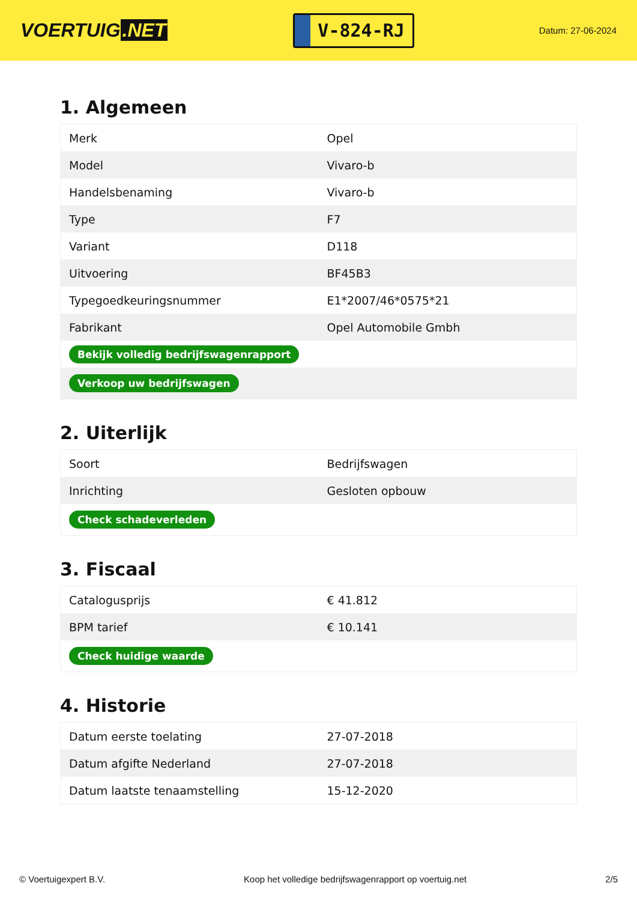VOERTUIG.NET
V-824-RJ
Datum: 27-06-2024
1. Algemeen
| Merk | Opel |
| Model | Vivaro-b |
| Handelsbenaming | Vivaro-b |
| Type | F7 |
| Variant | D118 |
| Uitvoering | BF45B3 |
| Typegoedkeuringsnummer | E1*2007/46*0575*21 |
| Fabrikant | Opel Automobile Gmbh |
| Bekijk volledig bedrijfswagenrapport | |
| Verkoop uw bedrijfswagen | |
2. Uiterlijk
| Soort | Bedrijfswagen |
| Inrichting | Gesloten opbouw |
| Check schadeverleden | |
3. Fiscaal
| Catalogusprijs | € 41.812 |
| BPM tarief | € 10.141 |
| Check huidige waarde | |
4. Historie
| Datum eerste toelating | 27-07-2018 |
| Datum afgifte Nederland | 27-07-2018 |
| Datum laatste tenaamstelling | 15-12-2020 |
© Voertuigexpert B.V. Koop het volledige bedrijfswagenrapport op voertuig.net 2/5